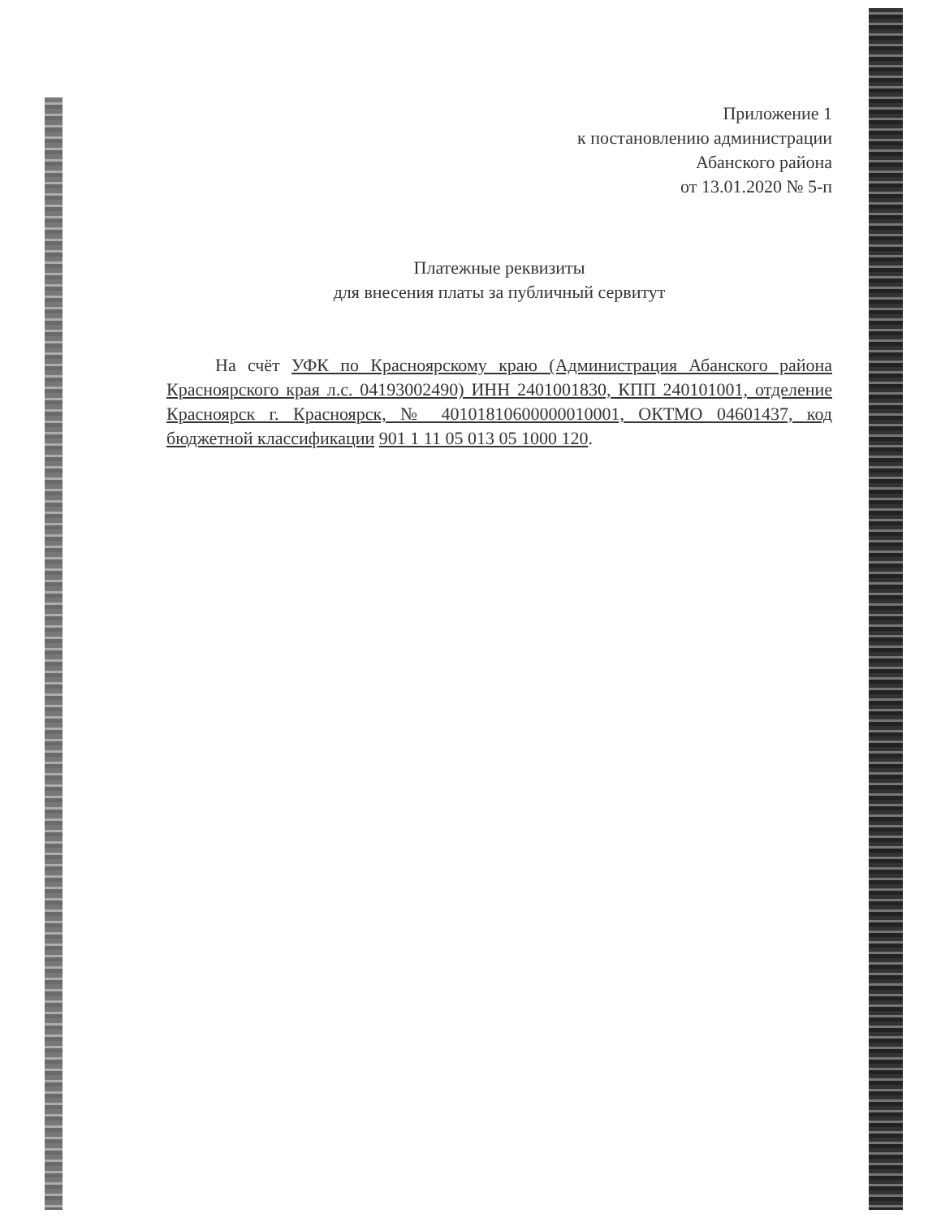Приложение 1
к постановлению администрации
Абанского района
от 13.01.2020 № 5-п
Платежные реквизиты
для внесения платы за публичный сервитут
На счёт УФК по Красноярскому краю (Администрация Абанского района Красноярского края л.с. 04193002490) ИНН 2401001830, КПП 240101001, отделение Красноярск г. Красноярск, № 40101810600000010001, ОКТМО 04601437, код бюджетной классификации 901 1 11 05 013 05 1000 120.